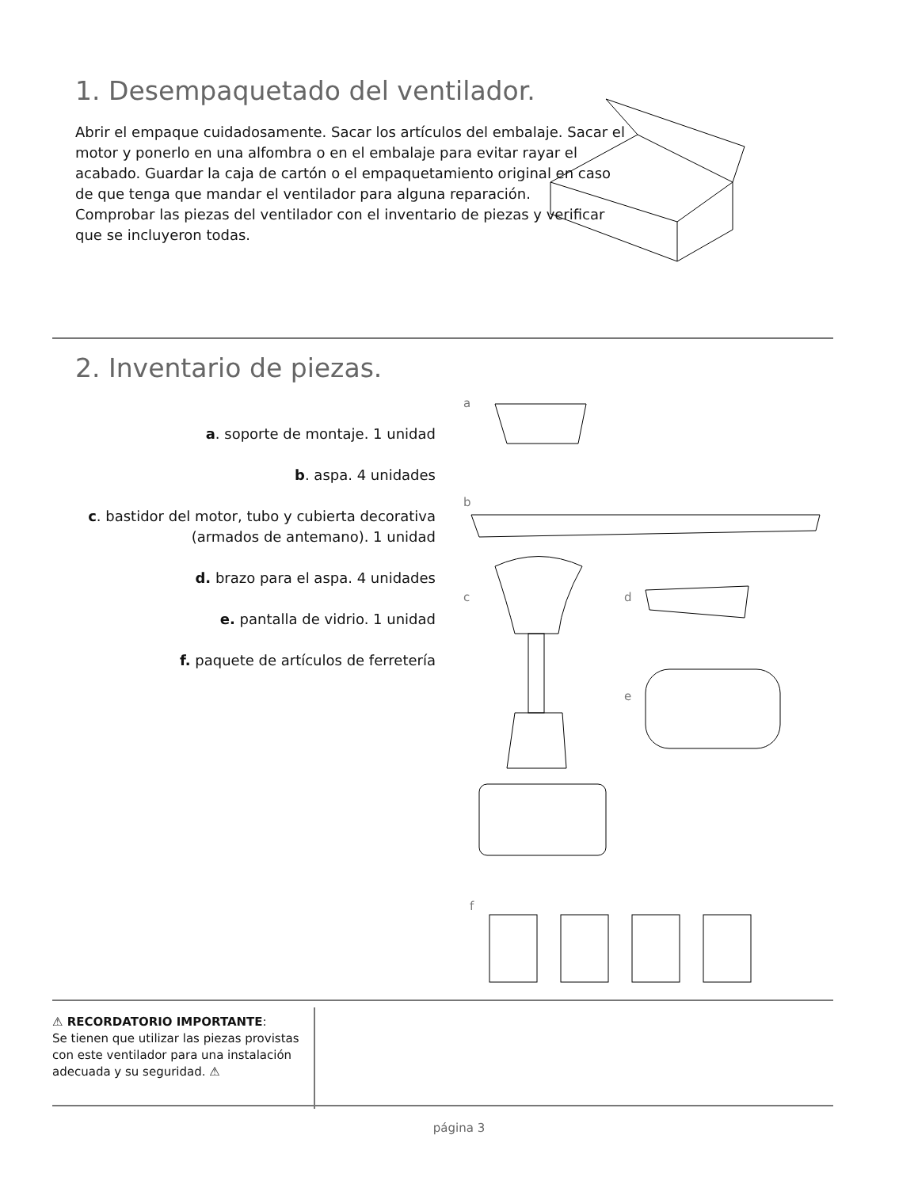1. Desempaquetado del ventilador.
Abrir el empaque cuidadosamente. Sacar los artículos del embalaje. Sacar el motor y ponerlo en una alfombra o en el embalaje para evitar rayar el acabado. Guardar la caja de cartón o el empaquetamiento original en caso de que tenga que mandar el ventilador para alguna reparación.
Comprobar las piezas del ventilador con el inventario de piezas y verificar que se incluyeron todas.
2. Inventario de piezas.
a. soporte de montaje. 1 unidad
b. aspa. 4 unidades
c. bastidor del motor, tubo y cubierta decorativa (armados de antemano). 1 unidad
d. brazo para el aspa. 4 unidades
e. pantalla de vidrio. 1 unidad
f. paquete de artículos de ferretería
a
b
c d
e
f
⚠ RECORDATORIO IMPORTANTE:
Se tienen que utilizar las piezas provistas con este ventilador para una instalación adecuada y su seguridad. ⚠
página 3